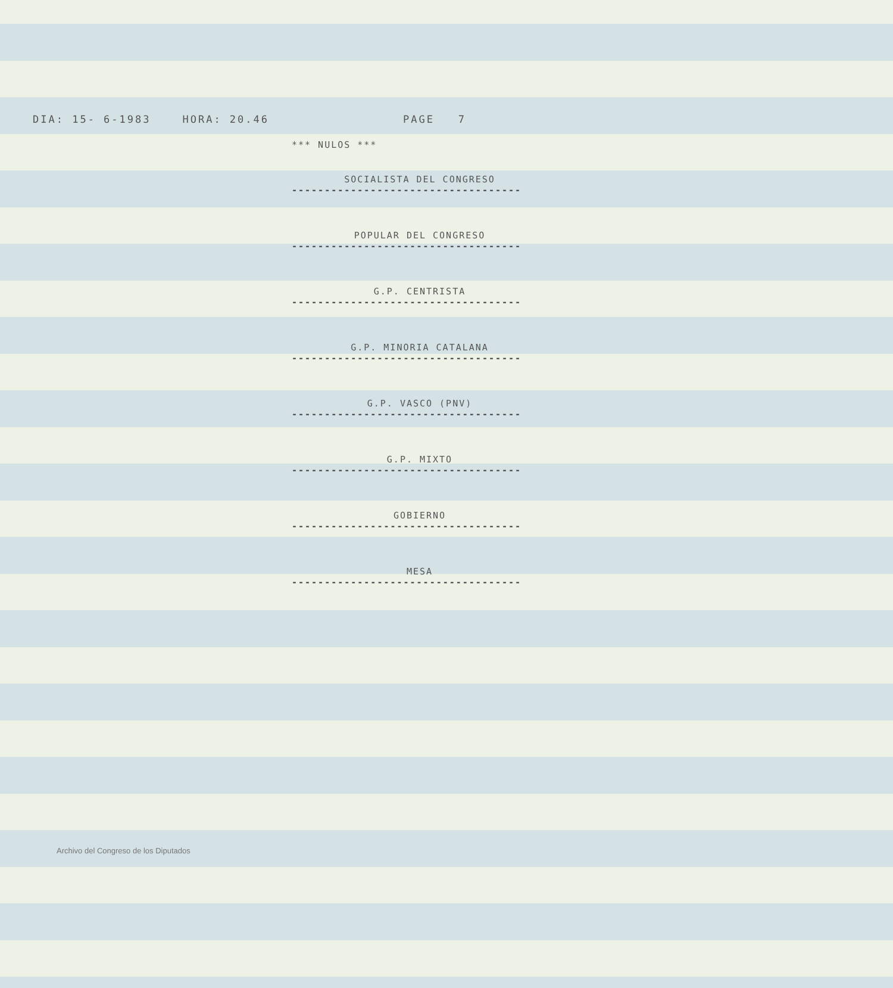DIA: 15- 6-1983 HORA: 20.46 PAGE 7
*** NULOS ***
SOCIALISTA DEL CONGRESO
-----------------------------------
POPULAR DEL CONGRESO
-----------------------------------
G.P. CENTRISTA
-----------------------------------
G.P. MINORIA CATALANA
-----------------------------------
G.P. VASCO (PNV)
-----------------------------------
G.P. MIXTO
-----------------------------------
GOBIERNO
-----------------------------------
MESA
-----------------------------------
Archivo del Congreso de los Diputados